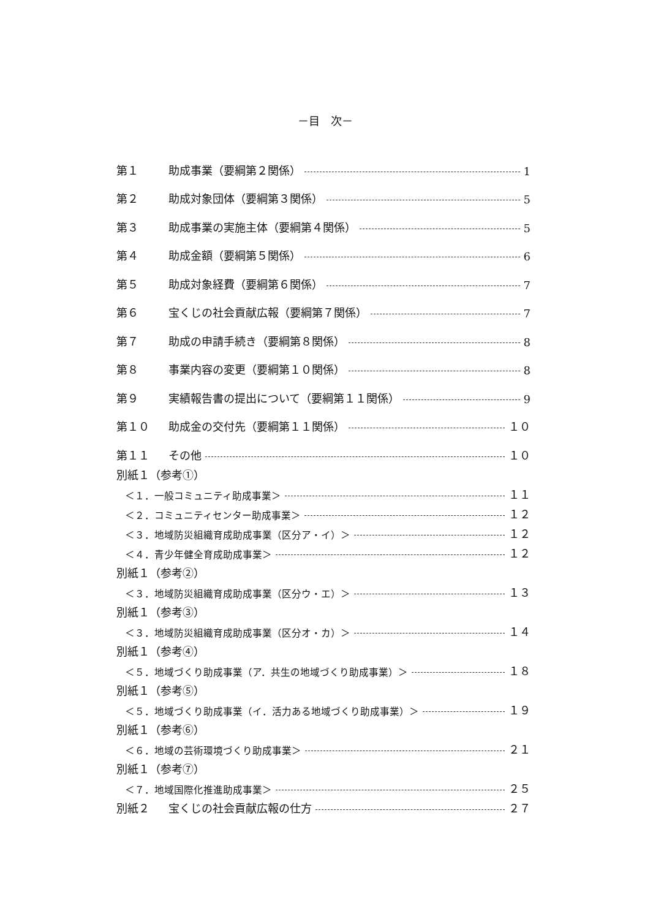－目　次－
第１ 助成事業（要綱第２関係） 1
第２ 助成対象団体（要綱第３関係） 5
第３ 助成事業の実施主体（要綱第４関係） 5
第４ 助成金額（要綱第５関係） 6
第５ 助成対象経費（要綱第６関係） 7
第６ 宝くじの社会貢献広報（要綱第７関係） 7
第７ 助成の申請手続き（要綱第８関係） 8
第８ 事業内容の変更（要綱第１０関係） 8
第９ 実績報告書の提出について（要綱第１１関係） 9
第１０ 助成金の交付先（要綱第１１関係） １０
第１１ その他 １０
別紙１（参考①）
＜１．一般コミュニティ助成事業＞ １１
＜２．コミュニティセンター助成事業＞ １２
＜３．地域防災組織育成助成事業（区分ア・イ）＞ １２
＜４．青少年健全育成助成事業＞ １２
別紙１（参考②）
＜３．地域防災組織育成助成事業（区分ウ・エ）＞ １３
別紙１（参考③）
＜３．地域防災組織育成助成事業（区分オ・カ）＞ １４
別紙１（参考④）
＜５．地域づくり助成事業（ア．共生の地域づくり助成事業）＞ １８
別紙１（参考⑤）
＜５．地域づくり助成事業（イ．活力ある地域づくり助成事業）＞ １９
別紙１（参考⑥）
＜６．地域の芸術環境づくり助成事業＞ ２１
別紙１（参考⑦）
＜７．地域国際化推進助成事業＞ ２５
別紙２ 宝くじの社会貢献広報の仕方 ２７